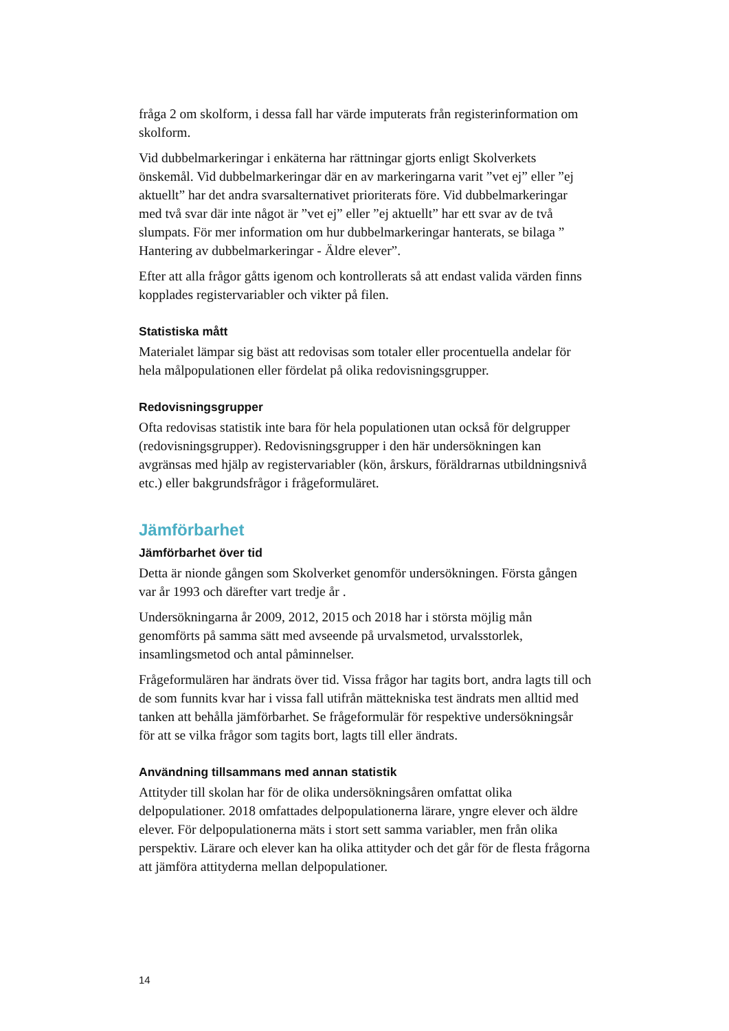fråga 2 om skolform, i dessa fall har värde imputerats från registerinformation om skolform.
Vid dubbelmarkeringar i enkäterna har rättningar gjorts enligt Skolverkets önskemål. Vid dubbelmarkeringar där en av markeringarna varit ”vet ej” eller ”ej aktuellt” har det andra svarsalternativet prioriterats före. Vid dubbelmarkeringar med två svar där inte något är ”vet ej” eller ”ej aktuellt” har ett svar av de två slumpats. För mer information om hur dubbelmarkeringar hanterats, se bilaga ” Hantering av dubbelmarkeringar - Äldre elever”.
Efter att alla frågor gåtts igenom och kontrollerats så att endast valida värden finns kopplades registervariabler och vikter på filen.
Statistiska mått
Materialet lämpar sig bäst att redovisas som totaler eller procentuella andelar för hela målpopulationen eller fördelat på olika redovisningsgrupper.
Redovisningsgrupper
Ofta redovisas statistik inte bara för hela populationen utan också för delgrupper (redovisningsgrupper). Redovisningsgrupper i den här undersökningen kan avgränsas med hjälp av registervariabler (kön, årskurs, föräldrarnas utbildningsnivå etc.) eller bakgrundsfrågor i frågeformuläret.
Jämförbarhet
Jämförbarhet över tid
Detta är nionde gången som Skolverket genomför undersökningen. Första gången var år 1993 och därefter vart tredje år .
Undersökningarna år 2009, 2012, 2015 och 2018 har i största möjlig mån genomförts på samma sätt med avseende på urvalsmetod, urvalsstorlek, insamlingsmetod och antal påminnelser.
Frågeformulären har ändrats över tid. Vissa frågor har tagits bort, andra lagts till och de som funnits kvar har i vissa fall utifrån mättekniska test ändrats men alltid med tanken att behålla jämförbarhet. Se frågeformulär för respektive undersökningsår för att se vilka frågor som tagits bort, lagts till eller ändrats.
Användning tillsammans med annan statistik
Attityder till skolan har för de olika undersökningsåren omfattat olika delpopulationer. 2018 omfattades delpopulationerna lärare, yngre elever och äldre elever. För delpopulationerna mäts i stort sett samma variabler, men från olika perspektiv. Lärare och elever kan ha olika attityder och det går för de flesta frågorna att jämföra attityderna mellan delpopulationer.
14